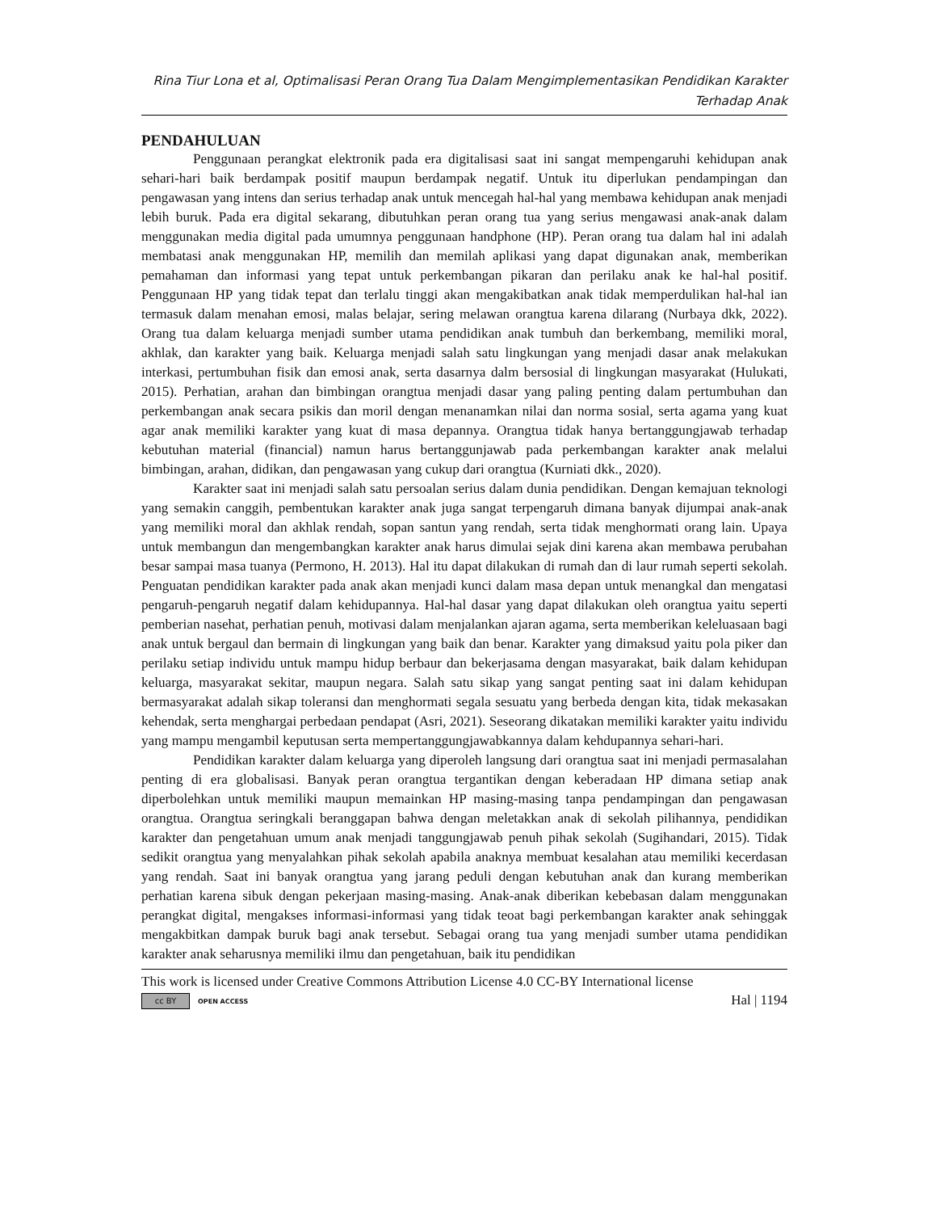Rina Tiur Lona et al, Optimalisasi Peran Orang Tua Dalam Mengimplementasikan Pendidikan Karakter
Terhadap Anak
PENDAHULUAN
Penggunaan perangkat elektronik pada era digitalisasi saat ini sangat mempengaruhi kehidupan anak sehari-hari baik berdampak positif maupun berdampak negatif. Untuk itu diperlukan pendampingan dan pengawasan yang intens dan serius terhadap anak untuk mencegah hal-hal yang membawa kehidupan anak menjadi lebih buruk. Pada era digital sekarang, dibutuhkan peran orang tua yang serius mengawasi anak-anak dalam menggunakan media digital pada umumnya penggunaan handphone (HP). Peran orang tua dalam hal ini adalah membatasi anak menggunakan HP, memilih dan memilah aplikasi yang dapat digunakan anak, memberikan pemahaman dan informasi yang tepat untuk perkembangan pikaran dan perilaku anak ke hal-hal positif. Penggunaan HP yang tidak tepat dan terlalu tinggi akan mengakibatkan anak tidak memperdulikan hal-hal ian termasuk dalam menahan emosi, malas belajar, sering melawan orangtua karena dilarang (Nurbaya dkk, 2022). Orang tua dalam keluarga menjadi sumber utama pendidikan anak tumbuh dan berkembang, memiliki moral, akhlak, dan karakter yang baik. Keluarga menjadi salah satu lingkungan yang menjadi dasar anak melakukan interkasi, pertumbuhan fisik dan emosi anak, serta dasarnya dalm bersosial di lingkungan masyarakat (Hulukati, 2015). Perhatian, arahan dan bimbingan orangtua menjadi dasar yang paling penting dalam pertumbuhan dan perkembangan anak secara psikis dan moril dengan menanamkan nilai dan norma sosial, serta agama yang kuat agar anak memiliki karakter yang kuat di masa depannya. Orangtua tidak hanya bertanggungjawab terhadap kebutuhan material (financial) namun harus bertanggunjawab pada perkembangan karakter anak melalui bimbingan, arahan, didikan, dan pengawasan yang cukup dari orangtua (Kurniati dkk., 2020).
Karakter saat ini menjadi salah satu persoalan serius dalam dunia pendidikan. Dengan kemajuan teknologi yang semakin canggih, pembentukan karakter anak juga sangat terpengaruh dimana banyak dijumpai anak-anak yang memiliki moral dan akhlak rendah, sopan santun yang rendah, serta tidak menghormati orang lain. Upaya untuk membangun dan mengembangkan karakter anak harus dimulai sejak dini karena akan membawa perubahan besar sampai masa tuanya (Permono, H. 2013). Hal itu dapat dilakukan di rumah dan di laur rumah seperti sekolah. Penguatan pendidikan karakter pada anak akan menjadi kunci dalam masa depan untuk menangkal dan mengatasi pengaruh-pengaruh negatif dalam kehidupannya. Hal-hal dasar yang dapat dilakukan oleh orangtua yaitu seperti pemberian nasehat, perhatian penuh, motivasi dalam menjalankan ajaran agama, serta memberikan keleluasaan bagi anak untuk bergaul dan bermain di lingkungan yang baik dan benar. Karakter yang dimaksud yaitu pola piker dan perilaku setiap individu untuk mampu hidup berbaur dan bekerjasama dengan masyarakat, baik dalam kehidupan keluarga, masyarakat sekitar, maupun negara. Salah satu sikap yang sangat penting saat ini dalam kehidupan bermasyarakat adalah sikap toleransi dan menghormati segala sesuatu yang berbeda dengan kita, tidak mekasakan kehendak, serta menghargai perbedaan pendapat (Asri, 2021). Seseorang dikatakan memiliki karakter yaitu individu yang mampu mengambil keputusan serta mempertanggungjawabkannya dalam kehdupannya sehari-hari.
Pendidikan karakter dalam keluarga yang diperoleh langsung dari orangtua saat ini menjadi permasalahan penting di era globalisasi. Banyak peran orangtua tergantikan dengan keberadaan HP dimana setiap anak diperbolehkan untuk memiliki maupun memainkan HP masing-masing tanpa pendampingan dan pengawasan orangtua. Orangtua seringkali beranggapan bahwa dengan meletakkan anak di sekolah pilihannya, pendidikan karakter dan pengetahuan umum anak menjadi tanggungjawab penuh pihak sekolah (Sugihandari, 2015). Tidak sedikit orangtua yang menyalahkan pihak sekolah apabila anaknya membuat kesalahan atau memiliki kecerdasan yang rendah. Saat ini banyak orangtua yang jarang peduli dengan kebutuhan anak dan kurang memberikan perhatian karena sibuk dengan pekerjaan masing-masing. Anak-anak diberikan kebebasan dalam menggunakan perangkat digital, mengakses informasi-informasi yang tidak teoat bagi perkembangan karakter anak sehinggak mengakbitkan dampak buruk bagi anak tersebut. Sebagai orang tua yang menjadi sumber utama pendidikan karakter anak seharusnya memiliki ilmu dan pengetahuan, baik itu pendidikan
This work is licensed under Creative Commons Attribution License 4.0 CC-BY International license
cc BY OPEN ACCESS
Hal | 1194